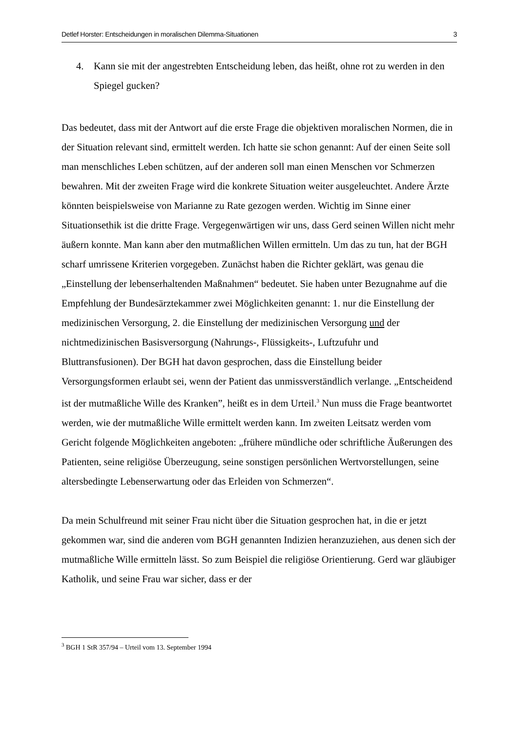Detlef Horster: Entscheidungen in moralischen Dilemma-Situationen 3
4. Kann sie mit der angestrebten Entscheidung leben, das heißt, ohne rot zu werden in den Spiegel gucken?
Das bedeutet, dass mit der Antwort auf die erste Frage die objektiven moralischen Normen, die in der Situation relevant sind, ermittelt werden. Ich hatte sie schon genannt: Auf der einen Seite soll man menschliches Leben schützen, auf der anderen soll man einen Menschen vor Schmerzen bewahren. Mit der zweiten Frage wird die konkrete Situation weiter ausgeleuchtet. Andere Ärzte könnten beispielsweise von Marianne zu Rate gezogen werden. Wichtig im Sinne einer Situationsethik ist die dritte Frage. Vergegenwärtigen wir uns, dass Gerd seinen Willen nicht mehr äußern konnte. Man kann aber den mutmaßlichen Willen ermitteln. Um das zu tun, hat der BGH scharf umrissene Kriterien vorgegeben. Zunächst haben die Richter geklärt, was genau die „Einstellung der lebenserhaltenden Maßnahmen“ bedeutet. Sie haben unter Bezugnahme auf die Empfehlung der Bundesärztekammer zwei Möglichkeiten genannt: 1. nur die Einstellung der medizinischen Versorgung, 2. die Einstellung der medizinischen Versorgung und der nichtmedizinischen Basisversorgung (Nahrungs-, Flüssigkeits-, Luftzufuhr und Bluttransfusionen). Der BGH hat davon gesprochen, dass die Einstellung beider Versorgungsformen erlaubt sei, wenn der Patient das unmissverständlich verlange. „Entscheidend ist der mutmaßliche Wille des Kranken”, heißt es in dem Urteil.<sup>3</sup> Nun muss die Frage beantwortet werden, wie der mutmaßliche Wille ermittelt werden kann. Im zweiten Leitsatz werden vom Gericht folgende Möglichkeiten angeboten: „frühere mündliche oder schriftliche Äußerungen des Patienten, seine religiöse Überzeugung, seine sonstigen persönlichen Wertvorstellungen, seine altersbedingte Lebenserwartung oder das Erleiden von Schmerzen“.
Da mein Schulfreund mit seiner Frau nicht über die Situation gesprochen hat, in die er jetzt gekommen war, sind die anderen vom BGH genannten Indizien heranzuziehen, aus denen sich der mutmaßliche Wille ermitteln lässt. So zum Beispiel die religiöse Orientierung. Gerd war gläubiger Katholik, und seine Frau war sicher, dass er der
<sup>3</sup> BGH 1 StR 357/94 – Urteil vom 13. September 1994